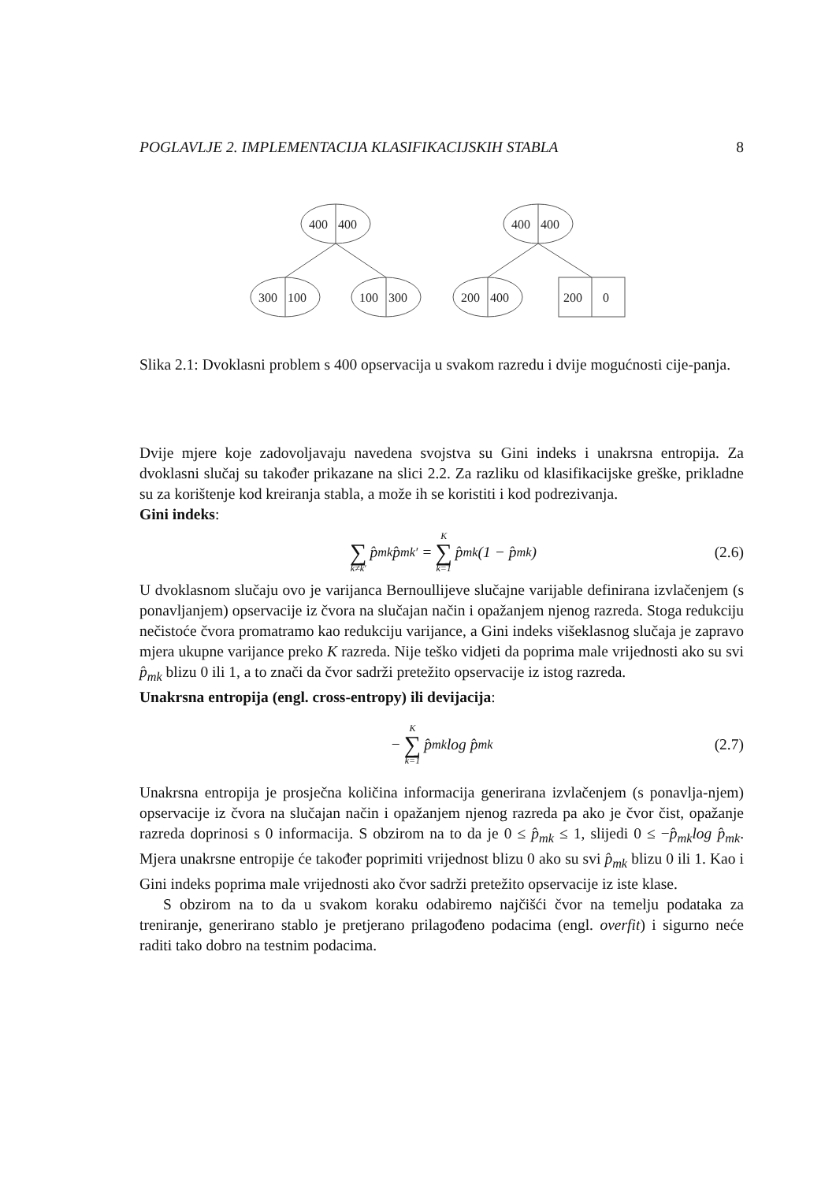POGLAVLJE 2. IMPLEMENTACIJA KLASIFIKACIJSKIH STABLA 8
400
400
300
100
100
300
400
400
200
400
200
0
Slika 2.1: Dvoklasni problem s 400 opservacija u svakom razredu i dvije mogućnosti cije-panja.
Dvije mjere koje zadovoljavaju navedena svojstva su Gini indeks i unakrsna entropija. Za dvoklasni slučaj su također prikazane na slici 2.2. Za razliku od klasifikacijske greške, prikladne su za korištenje kod kreiranja stabla, a može ih se koristiti i kod podrezivanja.
Gini indeks:
∑ k≠k′ p̂<sub>mk</sub>p̂<sub>mk′</sub> = K ∑ k=1 p̂<sub>mk</sub>(1 − p̂<sub>mk</sub>) (2.6)
U dvoklasnom slučaju ovo je varijanca Bernoullijeve slučajne varijable definirana izvlačenjem (s ponavljanjem) opservacije iz čvora na slučajan način i opažanjem njenog razreda. Stoga redukciju nečistoće čvora promatramo kao redukciju varijance, a Gini indeks višeklasnog slučaja je zapravo mjera ukupne varijance preko K razreda. Nije teško vidjeti da poprima male vrijednosti ako su svi p̂<sub>mk</sub> blizu 0 ili 1, a to znači da čvor sadrži pretežito opservacije iz istog razreda.
Unakrsna entropija (engl. cross-entropy) ili devijacija:
− K ∑ k=1 p̂<sub>mk</sub>log p̂<sub>mk</sub> (2.7)
Unakrsna entropija je prosječna količina informacija generirana izvlačenjem (s ponavlja-njem) opservacije iz čvora na slučajan način i opažanjem njenog razreda pa ako je čvor čist, opažanje razreda doprinosi s 0 informacija. S obzirom na to da je 0 ≤ p̂<sub>mk</sub> ≤ 1, slijedi 0 ≤ −p̂<sub>mk</sub>log p̂<sub>mk</sub>. Mjera unakrsne entropije će također poprimiti vrijednost blizu 0 ako su svi p̂<sub>mk</sub> blizu 0 ili 1. Kao i Gini indeks poprima male vrijednosti ako čvor sadrži pretežito opservacije iz iste klase.
S obzirom na to da u svakom koraku odabiremo najčišći čvor na temelju podataka za treniranje, generirano stablo je pretjerano prilagođeno podacima (engl. overfit) i sigurno neće raditi tako dobro na testnim podacima.